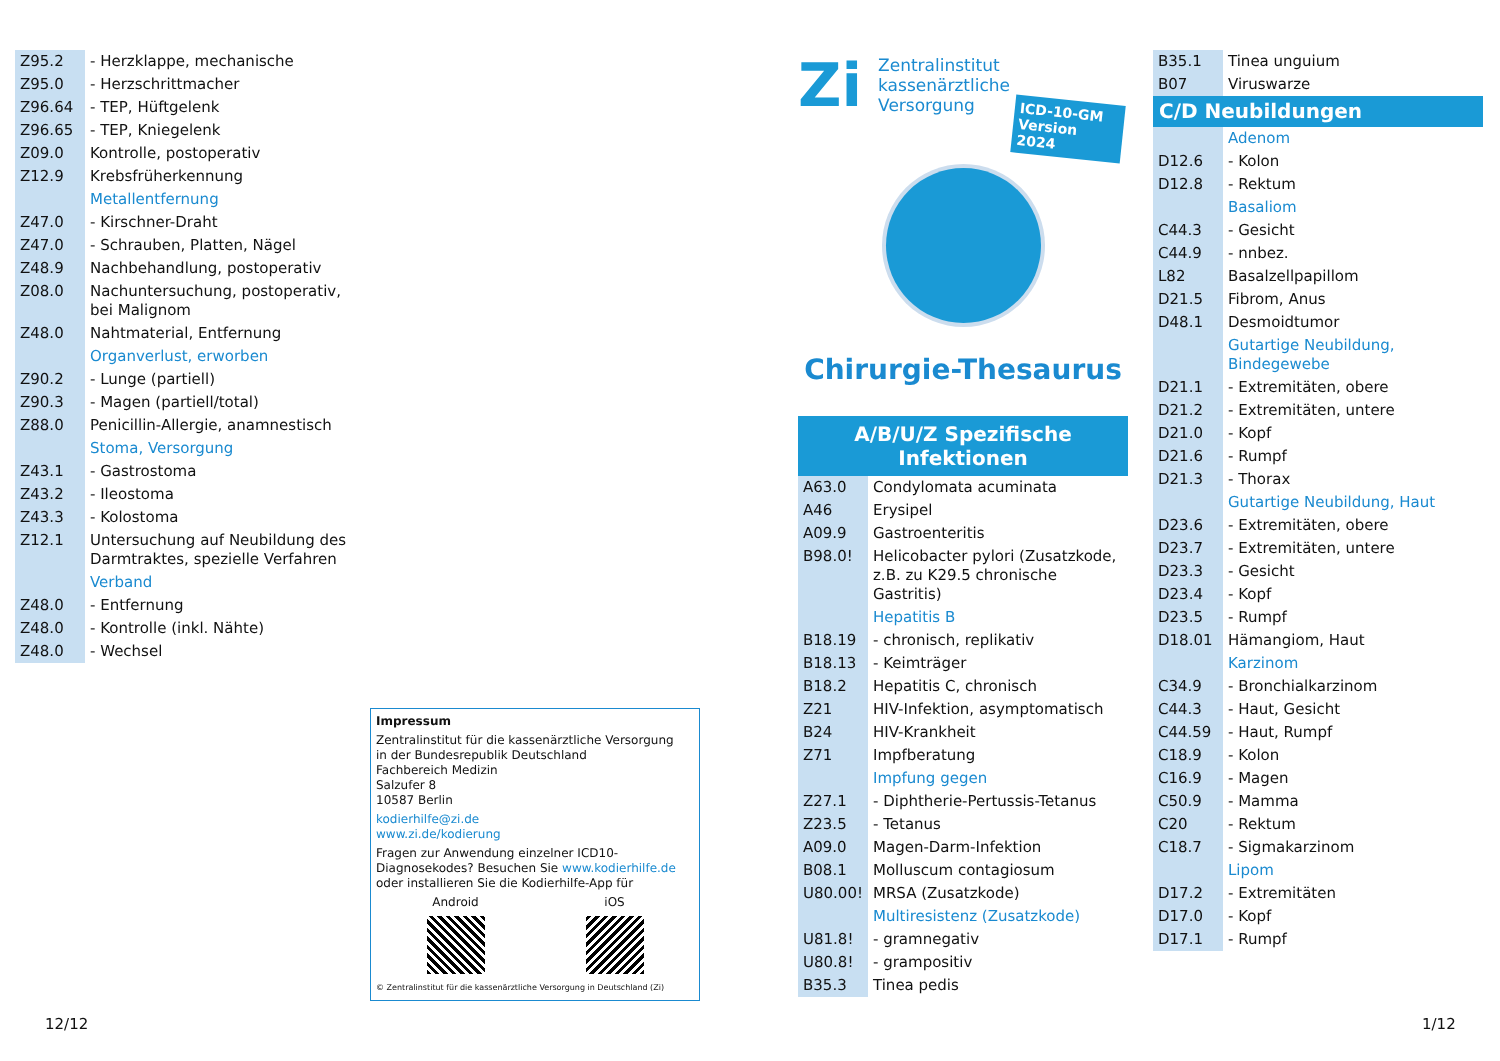| Z95.2 | - Herzklappe, mechanische |
| Z95.0 | - Herzschrittmacher |
| Z96.64 | - TEP, Hüftgelenk |
| Z96.65 | - TEP, Kniegelenk |
| Z09.0 | Kontrolle, postoperativ |
| Z12.9 | Krebsfrüherkennung |
| | Metallentfernung |
| Z47.0 | - Kirschner-Draht |
| Z47.0 | - Schrauben, Platten, Nägel |
| Z48.9 | Nachbehandlung, postoperativ |
| Z08.0 | Nachuntersuchung, postoperativ, bei Malignom |
| Z48.0 | Nahtmaterial, Entfernung |
| | Organverlust, erworben |
| Z90.2 | - Lunge (partiell) |
| Z90.3 | - Magen (partiell/total) |
| Z88.0 | Penicillin-Allergie, anamnestisch |
| | Stoma, Versorgung |
| Z43.1 | - Gastrostoma |
| Z43.2 | - Ileostoma |
| Z43.3 | - Kolostoma |
| Z12.1 | Untersuchung auf Neubildung des Darmtraktes, spezielle Verfahren |
| | Verband |
| Z48.0 | - Entfernung |
| Z48.0 | - Kontrolle (inkl. Nähte) |
| Z48.0 | - Wechsel |
Impressum
Zentralinstitut für die kassenärztliche Versorgung
in der Bundesrepublik Deutschland
Fachbereich Medizin
Salzufer 8
10587 Berlin
kodierhilfe@zi.de
www.zi.de/kodierung
Fragen zur Anwendung einzelner ICD10-Diagnosekodes? Besuchen Sie www.kodierhilfe.de oder installieren Sie die Kodierhilfe-App für
Android iOS
© Zentralinstitut für die kassenärztliche Versorgung in Deutschland (Zi)
12/12
Zi
Zentralinstitut
kassenärztliche
Versorgung
ICD-10-GM Version 2024
Chirurgie-Thesaurus
A/B/U/Z Spezifische Infektionen
| A63.0 | Condylomata acuminata |
| A46 | Erysipel |
| A09.9 | Gastroenteritis |
| B98.0! | Helicobacter pylori (Zusatzkode, z.B. zu K29.5 chronische Gastritis) |
| | Hepatitis B |
| B18.19 | - chronisch, replikativ |
| B18.13 | - Keimträger |
| B18.2 | Hepatitis C, chronisch |
| Z21 | HIV-Infektion, asymptomatisch |
| B24 | HIV-Krankheit |
| Z71 | Impfberatung |
| | Impfung gegen |
| Z27.1 | - Diphtherie-Pertussis-Tetanus |
| Z23.5 | - Tetanus |
| A09.0 | Magen-Darm-Infektion |
| B08.1 | Molluscum contagiosum |
| U80.00! | MRSA (Zusatzkode) |
| | Multiresistenz (Zusatzkode) |
| U81.8! | - gramnegativ |
| U80.8! | - grampositiv |
| B35.3 | Tinea pedis |
| B35.1 | Tinea unguium |
| B07 | Viruswarze |
| C/D Neubildungen | |
| | Adenom |
| D12.6 | - Kolon |
| D12.8 | - Rektum |
| | Basaliom |
| C44.3 | - Gesicht |
| C44.9 | - nnbez. |
| L82 | Basalzellpapillom |
| D21.5 | Fibrom, Anus |
| D48.1 | Desmoidtumor |
| | Gutartige Neubildung, Bindegewebe |
| D21.1 | - Extremitäten, obere |
| D21.2 | - Extremitäten, untere |
| D21.0 | - Kopf |
| D21.6 | - Rumpf |
| D21.3 | - Thorax |
| | Gutartige Neubildung, Haut |
| D23.6 | - Extremitäten, obere |
| D23.7 | - Extremitäten, untere |
| D23.3 | - Gesicht |
| D23.4 | - Kopf |
| D23.5 | - Rumpf |
| D18.01 | Hämangiom, Haut |
| | Karzinom |
| C34.9 | - Bronchialkarzinom |
| C44.3 | - Haut, Gesicht |
| C44.59 | - Haut, Rumpf |
| C18.9 | - Kolon |
| C16.9 | - Magen |
| C50.9 | - Mamma |
| C20 | - Rektum |
| C18.7 | - Sigmakarzinom |
| | Lipom |
| D17.2 | - Extremitäten |
| D17.0 | - Kopf |
| D17.1 | - Rumpf |
1/12